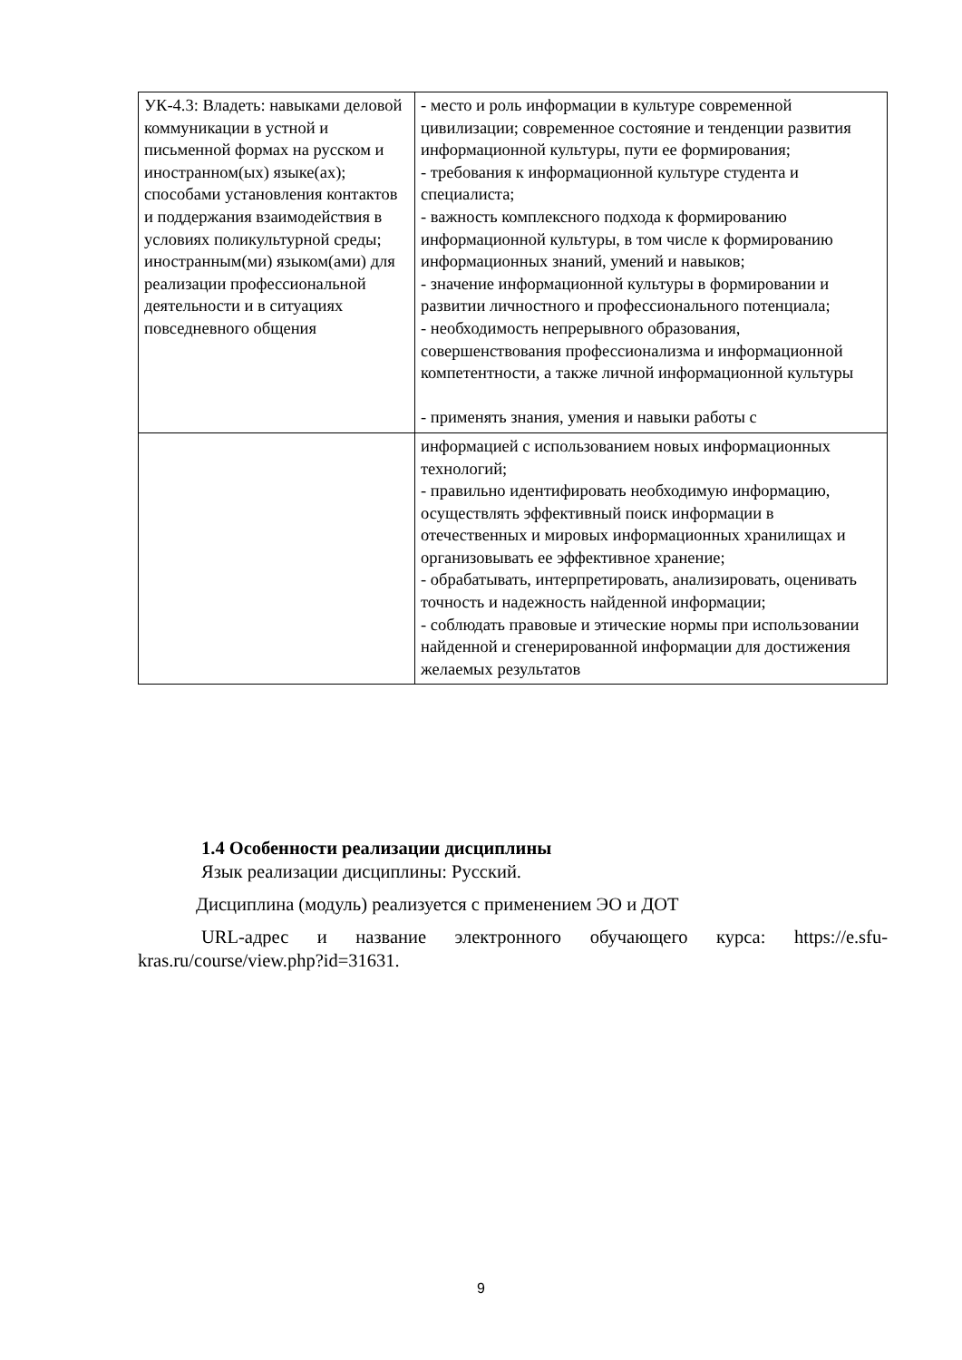| УК-4.3: Владеть: навыками деловой коммуникации в устной и письменной формах на русском и иностранном(ых) языке(ах); способами установления контактов и поддержания взаимодействия в условиях поликультурной среды; иностранным(ми) языком(ами) для реализации профессиональной деятельности и в ситуациях повседневного общения | - место и роль информации в культуре современной цивилизации; современное состояние и тенденции развития информационной культуры, пути ее формирования; - требования к информационной культуре студента и специалиста; - важность комплексного подхода к формированию информационной культуры, в том числе к формированию информационных знаний, умений и навыков; - значение информационной культуры в формировании и развитии личностного и профессионального потенциала; - необходимость непрерывного образования, совершенствования профессионализма и информационной компетентности, а также личной информационной культуры - применять знания, умения и навыки работы с |
| | информацией с использованием новых информационных технологий; - правильно идентифировать необходимую информацию, осуществлять эффективный поиск информации в отечественных и мировых информационных хранилищах и организовывать ее эффективное хранение; - обрабатывать, интерпретировать, анализировать, оценивать точность и надежность найденной информации; - соблюдать правовые и этические нормы при использовании найденной и сгенерированной информации для достижения желаемых результатов |
1.4 Особенности реализации дисциплины
Язык реализации дисциплины: Русский.
Дисциплина (модуль) реализуется с применением ЭО и ДОТ
URL-адрес и название электронного обучающего курса: https://e.sfu-kras.ru/course/view.php?id=31631.
9